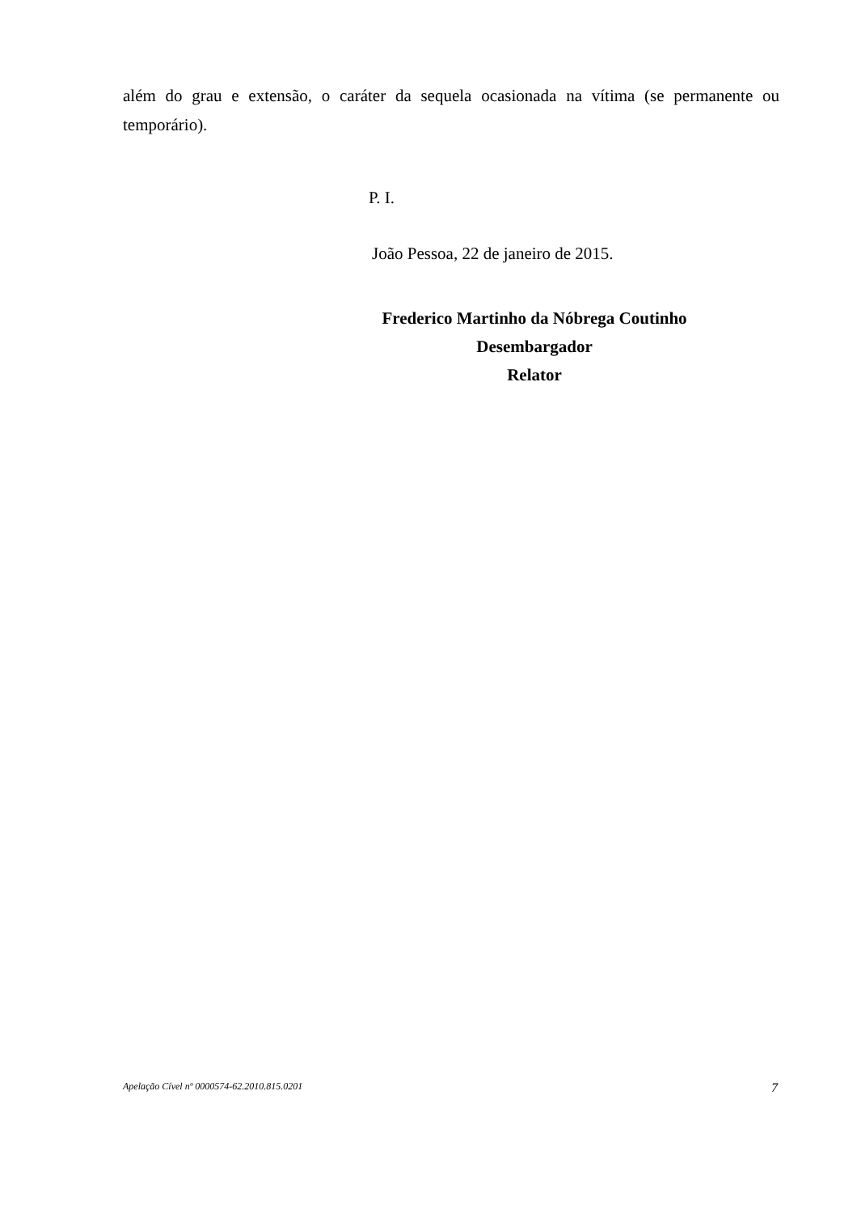além do grau e extensão, o caráter da sequela ocasionada na vítima (se permanente ou temporário).
P. I.
João Pessoa, 22 de janeiro de 2015.
Frederico Martinho da Nóbrega Coutinho
Desembargador
Relator
Apelação Cível nº 0000574-62.2010.815.0201 7